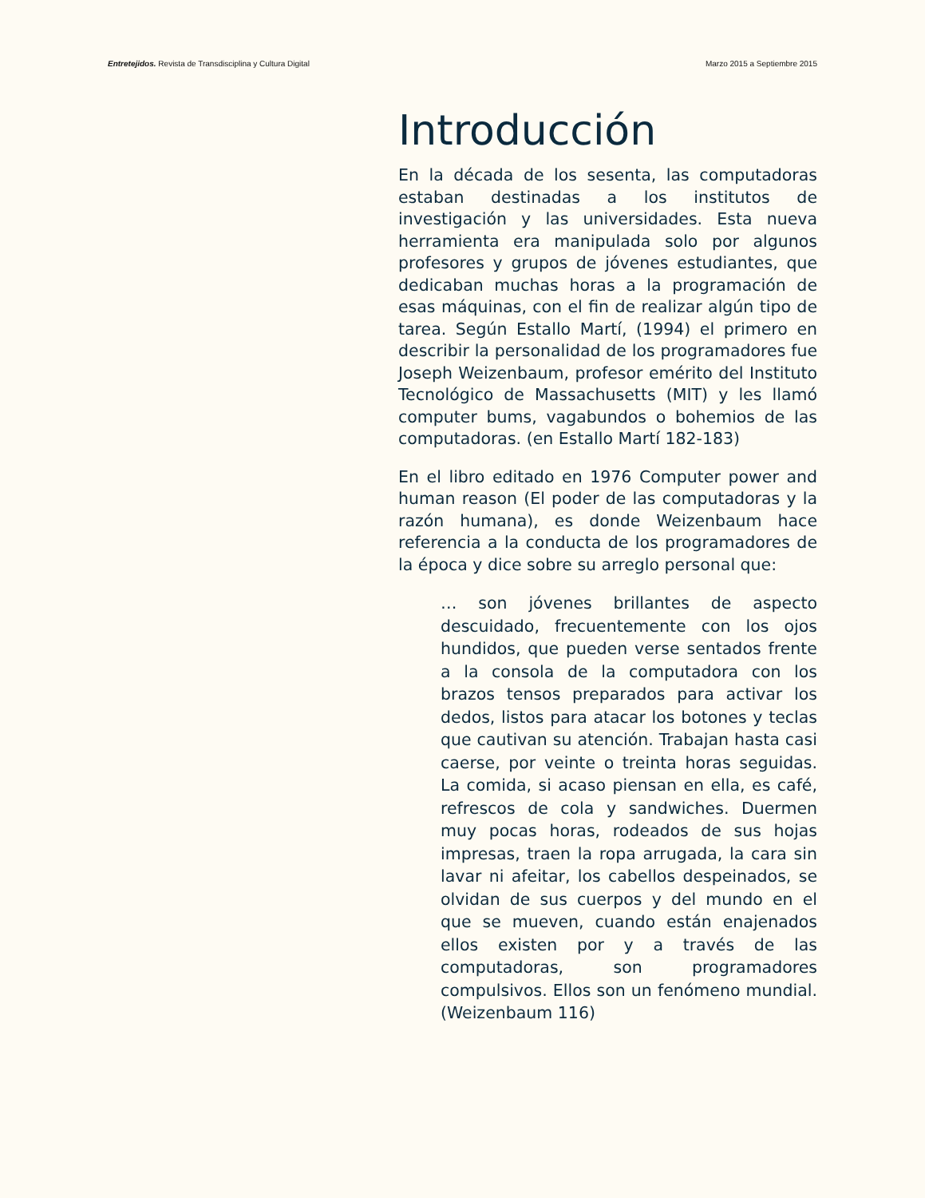Entretejidos. Revista de Transdisciplina y Cultura Digital Marzo 2015 a Septiembre 2015
Introducción
En la década de los sesenta, las computadoras estaban destinadas a los institutos de investigación y las universidades. Esta nueva herramienta era manipulada solo por algunos profesores y grupos de jóvenes estudiantes, que dedicaban muchas horas a la programación de esas máquinas, con el fin de realizar algún tipo de tarea. Según Estallo Martí, (1994) el primero en describir la personalidad de los programadores fue Joseph Weizenbaum, profesor emérito del Instituto Tecnológico de Massachusetts (MIT) y les llamó computer bums, vagabundos o bohemios de las computadoras. (en Estallo Martí 182-183)
En el libro editado en 1976 Computer power and human reason (El poder de las computadoras y la razón humana), es donde Weizenbaum hace referencia a la conducta de los programadores de la época y dice sobre su arreglo personal que:
… son jóvenes brillantes de aspecto descuidado, frecuentemente con los ojos hundidos, que pueden verse sentados frente a la consola de la computadora con los brazos tensos preparados para activar los dedos, listos para atacar los botones y teclas que cautivan su atención. Trabajan hasta casi caerse, por veinte o treinta horas seguidas. La comida, si acaso piensan en ella, es café, refrescos de cola y sandwiches. Duermen muy pocas horas, rodeados de sus hojas impresas, traen la ropa arrugada, la cara sin lavar ni afeitar, los cabellos despeinados, se olvidan de sus cuerpos y del mundo en el que se mueven, cuando están enajenados ellos existen por y a través de las computadoras, son programadores compulsivos. Ellos son un fenómeno mundial. (Weizenbaum 116)